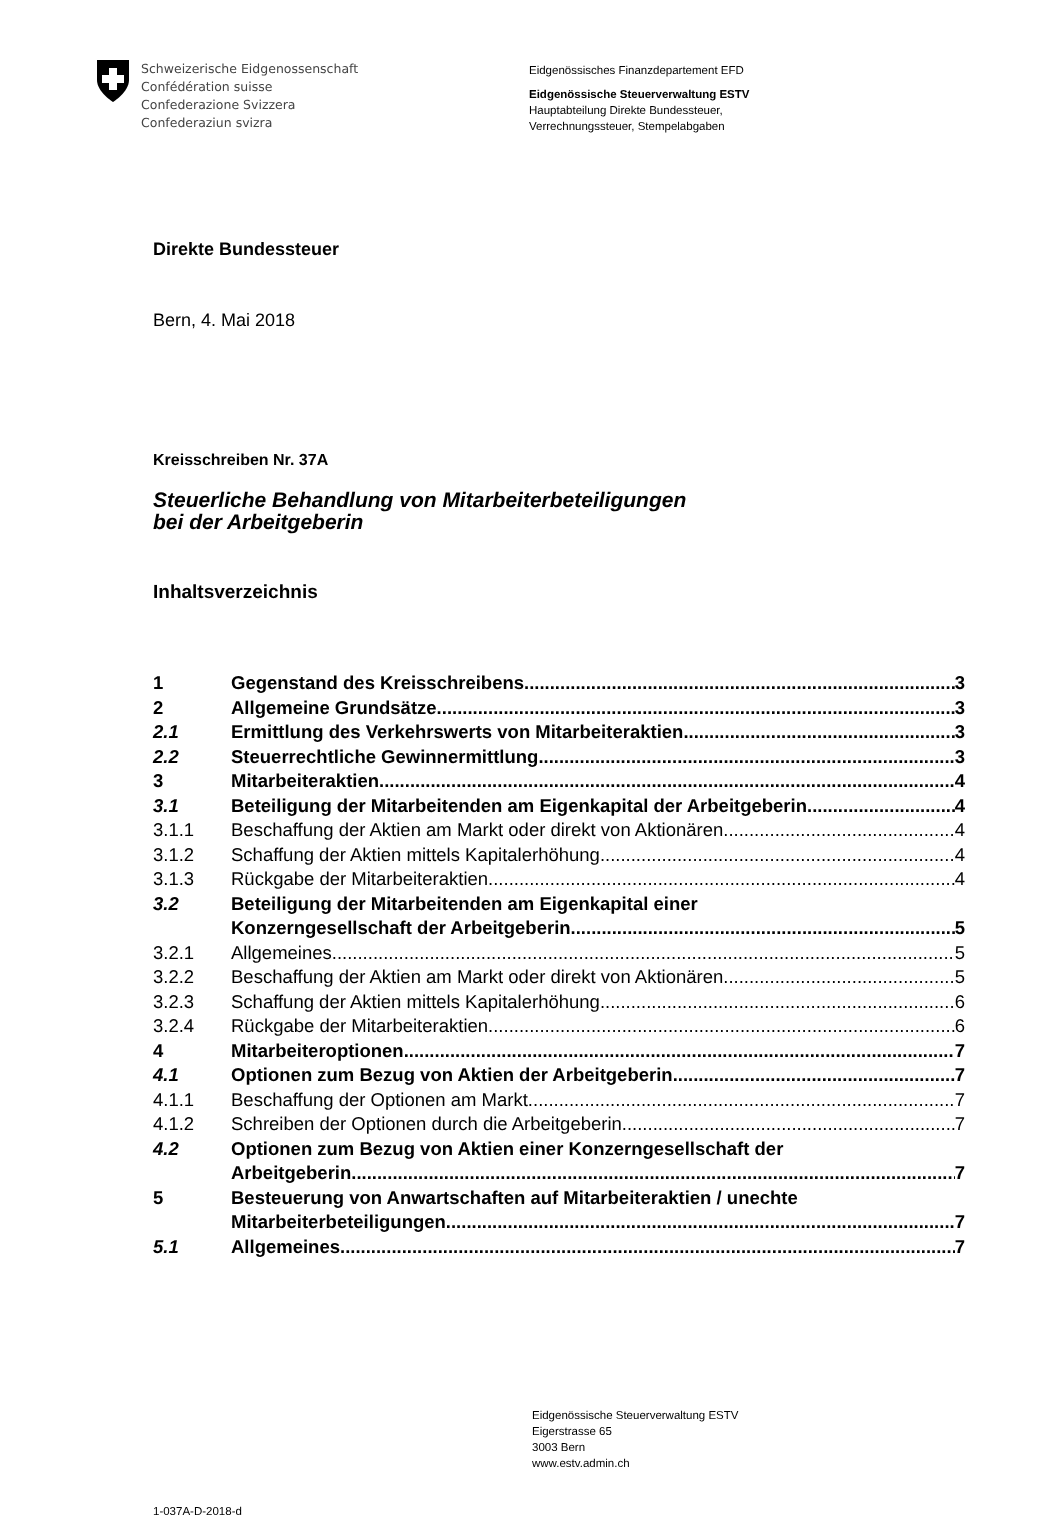Schweizerische Eidgenossenschaft
Confédération suisse
Confederazione Svizzera
Confederaziun svizra
Eidgenössisches Finanzdepartement EFD
Eidgenössische Steuerverwaltung ESTV
Hauptabteilung Direkte Bundessteuer,
Verrechnungssteuer, Stempelabgaben
Direkte Bundessteuer
Bern, 4. Mai 2018
Kreisschreiben Nr. 37A
Steuerliche Behandlung von Mitarbeiterbeteiligungen
bei der Arbeitgeberin
Inhaltsverzeichnis
1 Gegenstand des Kreisschreibens 3
2 Allgemeine Grundsätze 3
2.1 Ermittlung des Verkehrswerts von Mitarbeiteraktien 3
2.2 Steuerrechtliche Gewinnermittlung 3
3 Mitarbeiteraktien 4
3.1 Beteiligung der Mitarbeitenden am Eigenkapital der Arbeitgeberin 4
3.1.1 Beschaffung der Aktien am Markt oder direkt von Aktionären 4
3.1.2 Schaffung der Aktien mittels Kapitalerhöhung 4
3.1.3 Rückgabe der Mitarbeiteraktien 4
3.2 Beteiligung der Mitarbeitenden am Eigenkapital einer
Konzerngesellschaft der Arbeitgeberin 5
3.2.1 Allgemeines 5
3.2.2 Beschaffung der Aktien am Markt oder direkt von Aktionären 5
3.2.3 Schaffung der Aktien mittels Kapitalerhöhung 6
3.2.4 Rückgabe der Mitarbeiteraktien 6
4 Mitarbeiteroptionen 7
4.1 Optionen zum Bezug von Aktien der Arbeitgeberin 7
4.1.1 Beschaffung der Optionen am Markt 7
4.1.2 Schreiben der Optionen durch die Arbeitgeberin 7
4.2 Optionen zum Bezug von Aktien einer Konzerngesellschaft der
Arbeitgeberin 7
5 Besteuerung von Anwartschaften auf Mitarbeiteraktien / unechte
Mitarbeiterbeteiligungen 7
5.1 Allgemeines 7
Eidgenössische Steuerverwaltung ESTV
Eigerstrasse 65
3003 Bern
www.estv.admin.ch
1-037A-D-2018-d